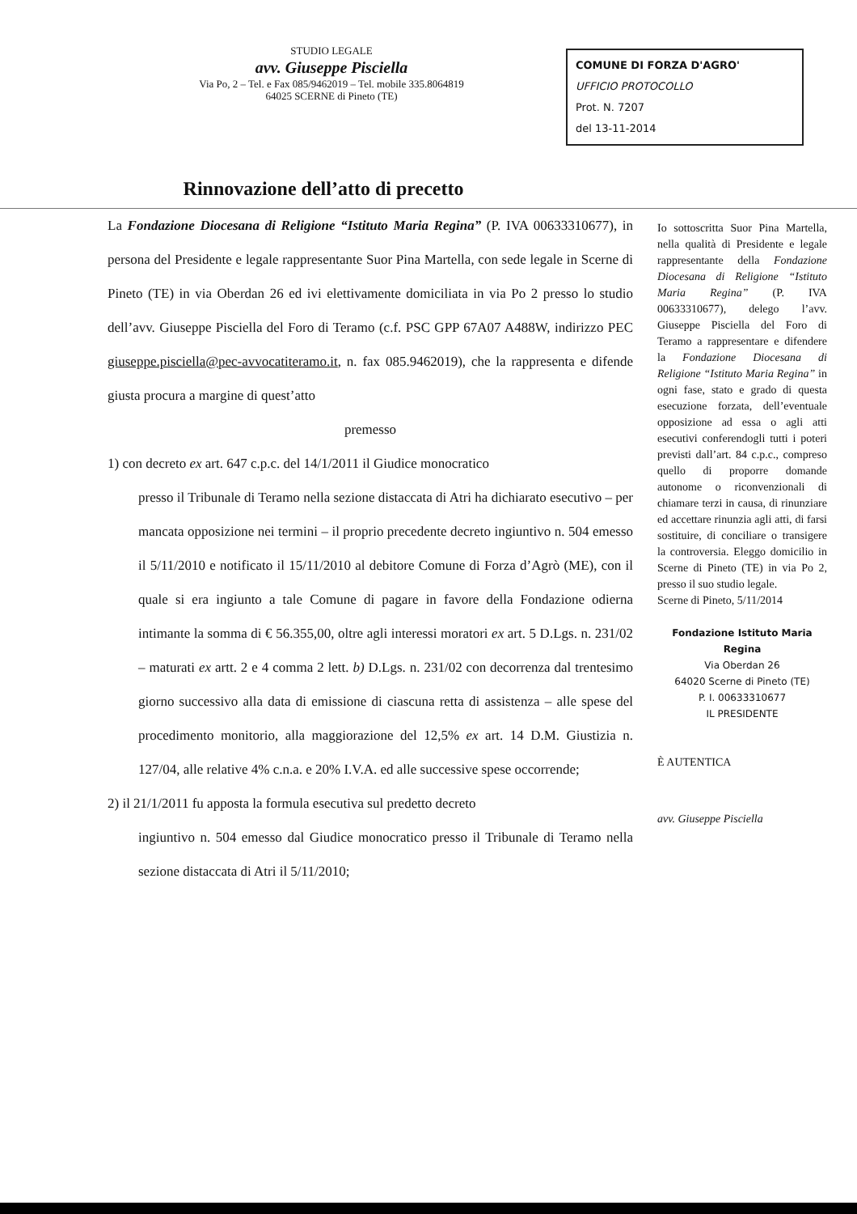STUDIO LEGALE
avv. Giuseppe Pisciella
Via Po, 2 – Tel. e Fax 085/9462019 – Tel. mobile 335.8064819
64025 SCERNE di Pineto (TE)
COMUNE DI FORZA D'AGRO'
UFFICIO PROTOCOLLO
Prot. N. 7207
del 13-11-2014
Rinnovazione dell’atto di precetto
La Fondazione Diocesana di Religione “Istituto Maria Regina” (P. IVA 00633310677), in persona del Presidente e legale rappresentante Suor Pina Martella, con sede legale in Scerne di Pineto (TE) in via Oberdan 26 ed ivi elettivamente domiciliata in via Po 2 presso lo studio dell’avv. Giuseppe Pisciella del Foro di Teramo (c.f. PSC GPP 67A07 A488W, indirizzo PEC giuseppe.pisciella@pec-avvocatiteramo.it, n. fax 085.9462019), che la rappresenta e difende giusta procura a margine di quest’atto
premesso
1) con decreto ex art. 647 c.p.c. del 14/1/2011 il Giudice monocratico
presso il Tribunale di Teramo nella sezione distaccata di Atri ha dichiarato esecutivo – per mancata opposizione nei termini – il proprio precedente decreto ingiuntivo n. 504 emesso il 5/11/2010 e notificato il 15/11/2010 al debitore Comune di Forza d’Agrò (ME), con il quale si era ingiunto a tale Comune di pagare in favore della Fondazione odierna intimante la somma di € 56.355,00, oltre agli interessi moratori ex art. 5 D.Lgs. n. 231/02 – maturati ex artt. 2 e 4 comma 2 lett. b) D.Lgs. n. 231/02 con decorrenza dal trentesimo giorno successivo alla data di emissione di ciascuna retta di assistenza – alle spese del procedimento monitorio, alla maggiorazione del 12,5% ex art. 14 D.M. Giustizia n. 127/04, alle relative 4% c.n.a. e 20% I.V.A. ed alle successive spese occorrende;
2) il 21/1/2011 fu apposta la formula esecutiva sul predetto decreto
ingiuntivo n. 504 emesso dal Giudice monocratico presso il Tribunale di Teramo nella sezione distaccata di Atri il 5/11/2010;
Io sottoscritta Suor Pina Martella, nella qualità di Presidente e legale rappresentante della Fondazione Diocesana di Religione “Istituto Maria Regina” (P. IVA 00633310677), delego l’avv. Giuseppe Pisciella del Foro di Teramo a rappresentare e difendere la Fondazione Diocesana di Religione “Istituto Maria Regina” in ogni fase, stato e grado di questa esecuzione forzata, dell’eventuale opposizione ad essa o agli atti esecutivi conferendogli tutti i poteri previsti dall’art. 84 c.p.c., compreso quello di proporre domande autonome o riconvenzionali di chiamare terzi in causa, di rinunziare ed accettare rinunzia agli atti, di farsi sostituire, di conciliare o transigere la controversia. Eleggo domicilio in Scerne di Pineto (TE) in via Po 2, presso il suo studio legale.
Scerne di Pineto, 5/11/2014
Fondazione Istituto Maria Regina
Via Oberdan 26
64020 Scerne di Pineto (TE)
P. I. 00633310677
IL PRESIDENTE
È AUTENTICA
avv. Giuseppe Pisciella